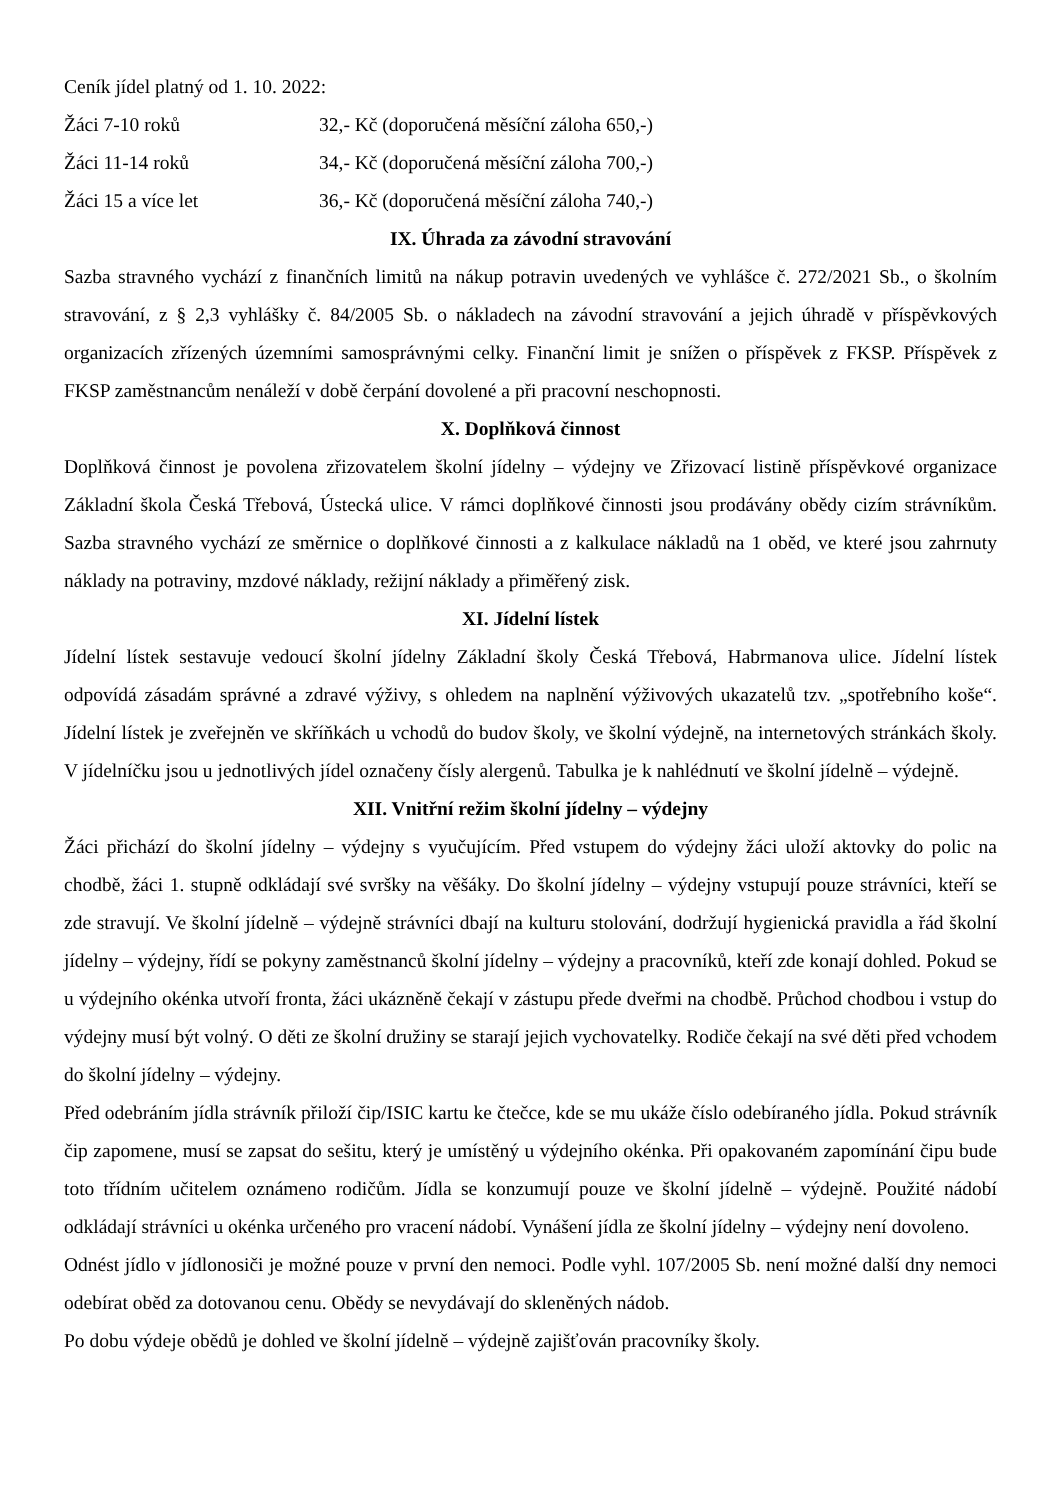Ceník jídel platný od 1. 10. 2022:
Žáci 7-10 roků 32,- Kč (doporučená měsíční záloha 650,-)
Žáci 11-14 roků 34,- Kč (doporučená měsíční záloha 700,-)
Žáci 15 a více let 36,- Kč (doporučená měsíční záloha 740,-)
IX. Úhrada za závodní stravování
Sazba stravného vychází z finančních limitů na nákup potravin uvedených ve vyhlášce č. 272/2021 Sb., o školním stravování, z § 2,3 vyhlášky č. 84/2005 Sb. o nákladech na závodní stravování a jejich úhradě v příspěvkových organizacích zřízených územními samosprávnými celky. Finanční limit je snížen o příspěvek z FKSP. Příspěvek z FKSP zaměstnancům nenáleží v době čerpání dovolené a při pracovní neschopnosti.
X. Doplňková činnost
Doplňková činnost je povolena zřizovatelem školní jídelny – výdejny ve Zřizovací listině příspěvkové organizace Základní škola Česká Třebová, Ústecká ulice. V rámci doplňkové činnosti jsou prodávány obědy cizím strávníkům. Sazba stravného vychází ze směrnice o doplňkové činnosti a z kalkulace nákladů na 1 oběd, ve které jsou zahrnuty náklady na potraviny, mzdové náklady, režijní náklady a přiměřený zisk.
XI. Jídelní lístek
Jídelní lístek sestavuje vedoucí školní jídelny Základní školy Česká Třebová, Habrmanova ulice. Jídelní lístek odpovídá zásadám správné a zdravé výživy, s ohledem na naplnění výživových ukazatelů tzv. „spotřebního koše“. Jídelní lístek je zveřejněn ve skříňkách u vchodů do budov školy, ve školní výdejně, na internetových stránkách školy. V jídelníčku jsou u jednotlivých jídel označeny čísly alergenů. Tabulka je k nahlédnutí ve školní jídelně – výdejně.
XII. Vnitřní režim školní jídelny – výdejny
Žáci přichází do školní jídelny – výdejny s vyučujícím. Před vstupem do výdejny žáci uloží aktovky do polic na chodbě, žáci 1. stupně odkládají své svršky na věšáky. Do školní jídelny – výdejny vstupují pouze strávníci, kteří se zde stravují. Ve školní jídelně – výdejně strávníci dbají na kulturu stolování, dodržují hygienická pravidla a řád školní jídelny – výdejny, řídí se pokyny zaměstnanců školní jídelny – výdejny a pracovníků, kteří zde konají dohled. Pokud se u výdejního okénka utvoří fronta, žáci ukázněně čekají v zástupu přede dveřmi na chodbě. Průchod chodbou i vstup do výdejny musí být volný. O děti ze školní družiny se starají jejich vychovatelky. Rodiče čekají na své děti před vchodem do školní jídelny – výdejny.
Před odebráním jídla strávník přiloží čip/ISIC kartu ke čtečce, kde se mu ukáže číslo odebíraného jídla. Pokud strávník čip zapomene, musí se zapsat do sešitu, který je umístěný u výdejního okénka. Při opakovaném zapomínání čipu bude toto třídním učitelem oznámeno rodičům. Jídla se konzumují pouze ve školní jídelně – výdejně. Použité nádobí odkládají strávníci u okénka určeného pro vracení nádobí. Vynášení jídla ze školní jídelny – výdejny není dovoleno.
Odnést jídlo v jídlonosiči je možné pouze v první den nemoci. Podle vyhl. 107/2005 Sb. není možné další dny nemoci odebírat oběd za dotovanou cenu. Obědy se nevydávají do skleněných nádob.
Po dobu výdeje obědů je dohled ve školní jídelně – výdejně zajišťován pracovníky školy.